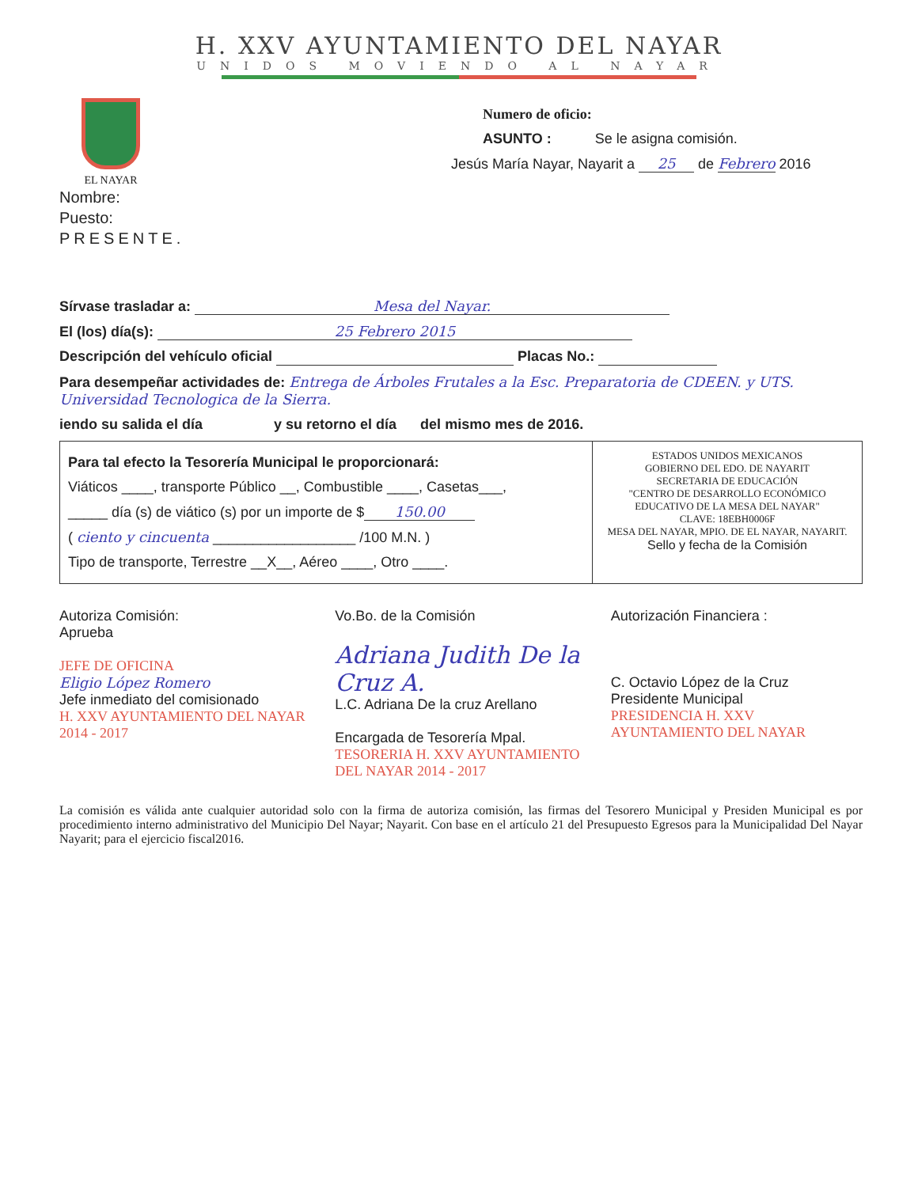H. XXV AYUNTAMIENTO DEL NAYAR
UNIDOS MOVIENDO AL NAYAR
EL NAYAR
Numero de oficio:
ASUNTO : Se le asigna comisión.
Jesús María Nayar, Nayarit a 25 de Febrero 2016
Nombre:
Puesto:
PRESENTE.
Sírvase trasladar a: Mesa del Nayar.
El (los) día(s): 25 Febrero 2015
Descripción del vehículo oficial Placas No.:
Para desempeñar actividades de: Entrega de Árboles Frutales a la Esc. Preparatoria de CDEEN. y UTS. Universidad Tecnologica de la Sierra.
iendo su salida el día y su retorno el día del mismo mes de 2016.
Para tal efecto la Tesorería Municipal le proporcionará:
Viáticos ____, transporte Público __, Combustible ____, Casetas___,
_____ día (s) de viático (s) por un importe de $ 150.00
( ciento y cincuenta __________________ /100 M.N. )
Tipo de transporte, Terrestre __X__, Aéreo ____, Otro ____.
ESTADOS UNIDOS MEXICANOS
GOBIERNO DEL EDO. DE NAYARIT
SECRETARIA DE EDUCACIÓN
"CENTRO DE DESARROLLO ECONÓMICO EDUCATIVO DE LA MESA DEL NAYAR"
CLAVE: 18EBH0006F
MESA DEL NAYAR, MPIO. DE EL NAYAR, NAYARIT.
Sello y fecha de la Comisión
Autoriza Comisión:
Aprueba
JEFE DE OFICINA
Eligio López Romero
Jefe inmediato del comisionado
H. XXV AYUNTAMIENTO DEL NAYAR 2014 - 2017
Vo.Bo. de la Comisión
Adriana Judith De la Cruz A.
L.C. Adriana De la cruz Arellano
Encargada de Tesorería Mpal.
TESORERIA H. XXV AYUNTAMIENTO DEL NAYAR 2014 - 2017
Autorización Financiera :
C. Octavio López de la Cruz
Presidente Municipal
PRESIDENCIA H. XXV AYUNTAMIENTO DEL NAYAR
La comisión es válida ante cualquier autoridad solo con la firma de autoriza comisión, las firmas del Tesorero Municipal y Presiden Municipal es por procedimiento interno administrativo del Municipio Del Nayar; Nayarit. Con base en el artículo 21 del Presupuesto Egresos para la Municipalidad Del Nayar Nayarit; para el ejercicio fiscal2016.